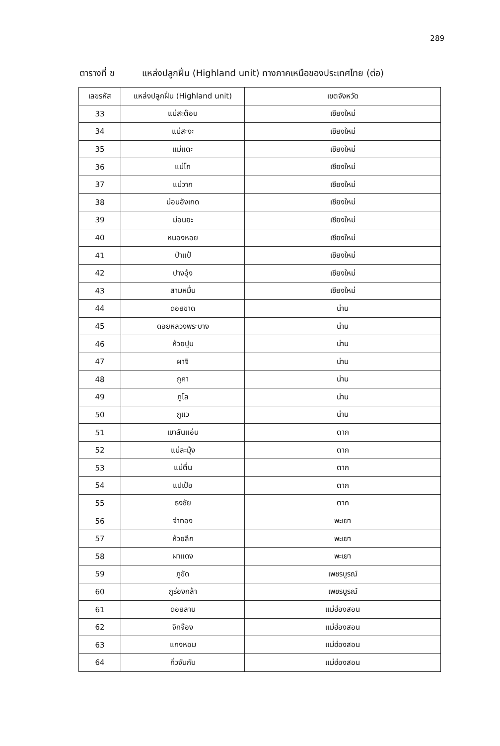289
ตารางที่ ข แหล่งปลูกฝิ่น (Highland unit) ทางภาคเหนือของประเทศไทย (ต่อ)
| เลขรหัส | แหล่งปลูกฝิ่น (Highland unit) | เขตจังหวัด |
| --- | --- | --- |
| 33 | แม่สะต๊อบ | เชียงใหม่ |
| 34 | แม่สะงะ | เชียงใหม่ |
| 35 | แม่แตะ | เชียงใหม่ |
| 36 | แม่โถ | เชียงใหม่ |
| 37 | แม่วาก | เชียงใหม่ |
| 38 | ม่อนอังเกด | เชียงใหม่ |
| 39 | ม่อนยะ | เชียงใหม่ |
| 40 | หนองหอย | เชียงใหม่ |
| 41 | ป่าแป๋ | เชียงใหม่ |
| 42 | ปางอุ๋ง | เชียงใหม่ |
| 43 | สามหมื่น | เชียงใหม่ |
| 44 | ดอยขาด | น่าน |
| 45 | ดอยหลวงพระบาง | น่าน |
| 46 | ห้วยปูน | น่าน |
| 47 | ผาจิ | น่าน |
| 48 | ภูคา | น่าน |
| 49 | ภูโล | น่าน |
| 50 | ภูแว | น่าน |
| 51 | เขาลันแอ่น | ตาก |
| 52 | แม่ละมุ้ง | ตาก |
| 53 | แม่ตื่น | ตาก |
| 54 | แปเป้อ | ตาก |
| 55 | ธงชัย | ตาก |
| 56 | จำทอง | พะเยา |
| 57 | ห้วยลึก | พะเยา |
| 58 | ผาแดง | พะเยา |
| 59 | ภูขัด | เพชรบูรณ์ |
| 60 | ภูร่องกล้า | เพชรบูรณ์ |
| 61 | ดอยลาน | แม่ฮ่องสอน |
| 62 | จิกจ๊อง | แม่ฮ่องสอน |
| 63 | แกงหอม | แม่ฮ่องสอน |
| 64 | กิ่วจันกับ | แม่ฮ่องสอน |